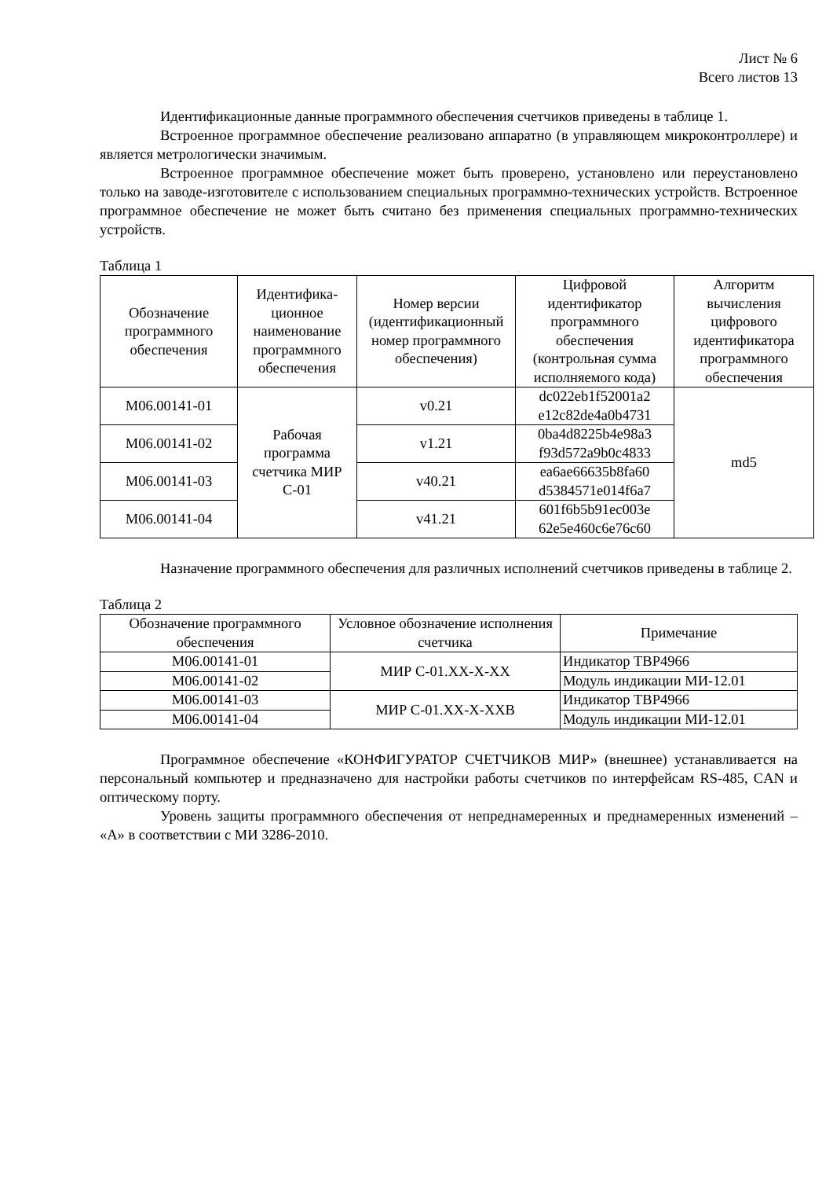Лист № 6
Всего листов 13
Идентификационные данные программного обеспечения счетчиков приведены в таблице 1.
Встроенное программное обеспечение реализовано аппаратно (в управляющем микроконтроллере) и является метрологически значимым.
Встроенное программное обеспечение может быть проверено, установлено или переустановлено только на заводе-изготовителе с использованием специальных программно-технических устройств. Встроенное программное обеспечение не может быть считано без применения специальных программно-технических устройств.
Таблица 1
| Обозначение программного обеспечения | Идентифика-ционное наименование программного обеспечения | Номер версии (идентификационный номер программного обеспечения) | Цифровой идентификатор программного обеспечения (контрольная сумма исполняемого кода) | Алгоритм вычисления цифрового идентификатора программного обеспечения |
| --- | --- | --- | --- | --- |
| М06.00141-01 | Рабочая программа счетчика МИР С-01 | v0.21 | dc022eb1f52001a2 e12c82de4a0b4731 | md5 |
| М06.00141-02 | | v1.21 | 0ba4d8225b4e98a3 f93d572a9b0c4833 | |
| М06.00141-03 | | v40.21 | ea6ae66635b8fa60 d5384571e014f6a7 | |
| М06.00141-04 | | v41.21 | 601f6b5b91ec003e 62e5e460c6e76c60 | |
Назначение программного обеспечения для различных исполнений счетчиков приведены в таблице 2.
Таблица 2
| Обозначение программного обеспечения | Условное обозначение исполнения счетчика | Примечание |
| --- | --- | --- |
| М06.00141-01 | МИР С-01.XX-X-XX | Индикатор ТВР4966 |
| М06.00141-02 | | Модуль индикации МИ-12.01 |
| М06.00141-03 | МИР С-01.XX-X-XXB | Индикатор ТВР4966 |
| М06.00141-04 | | Модуль индикации МИ-12.01 |
Программное обеспечение «КОНФИГУРАТОР СЧЕТЧИКОВ МИР» (внешнее) устанавливается на персональный компьютер и предназначено для настройки работы счетчиков по интерфейсам RS-485, CAN и оптическому порту.
Уровень защиты программного обеспечения от непреднамеренных и преднамеренных изменений – «А» в соответствии с МИ 3286-2010.